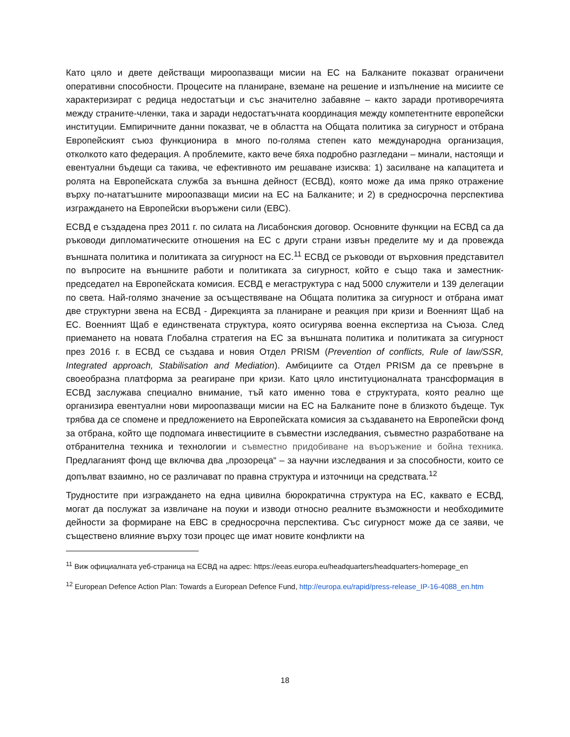Като цяло и двете действащи мироопазващи мисии на ЕС на Балканите показват ограничени оперативни способности. Процесите на планиране, вземане на решение и изпълнение на мисиите се характеризират с редица недостатъци и със значително забавяне – както заради противоречията между страните-членки, така и заради недостатъчната координация между компетентните европейски институции. Емпиричните данни показват, че в областта на Общата политика за сигурност и отбрана Европейският съюз функционира в много по-голяма степен като международна организация, отколкото като федерация. А проблемите, както вече бяха подробно разгледани – минали, настоящи и евентуални бъдещи са такива, че ефективното им решаване изисква: 1) засилване на капацитета и ролята на Европейската служба за външна дейност (ЕСВД), която може да има пряко отражение върху по-нататъшните мироопазващи мисии на ЕС на Балканите; и 2) в средносрочна перспектива изграждането на Европейски въоръжени сили (ЕВС).
ЕСВД е създадена през 2011 г. по силата на Лисабонския договор. Основните функции на ЕСВД са да ръководи дипломатическите отношения на ЕС с други страни извън пределите му и да провежда външната политика и политиката за сигурност на ЕС.<sup>11</sup> ЕСВД се ръководи от върховния представител по въпросите на външните работи и политиката за сигурност, който е също така и заместник-председател на Европейската комисия. ЕСВД е мегаструктура с над 5000 служители и 139 делегации по света. Най-голямо значение за осъществяване на Общата политика за сигурност и отбрана имат две структурни звена на ЕСВД - Дирекцията за планиране и реакция при кризи и Военният Щаб на ЕС. Военният Щаб е единствената структура, която осигурява военна експертиза на Съюза. След приемането на новата Глобална стратегия на ЕС за външната политика и политиката за сигурност през 2016 г. в ЕСВД се създава и новия Отдел PRISM (Prevention of conflicts, Rule of law/SSR, Integrated approach, Stabilisation and Mediation). Амбициите са Отдел PRISM да се превърне в своеобразна платформа за реагиране при кризи. Като цяло институционалната трансформация в ЕСВД заслужава специално внимание, тъй като именно това е структурата, която реално ще организира евентуални нови мироопазващи мисии на ЕС на Балканите поне в близкото бъдеще. Тук трябва да се спомене и предложението на Европейската комисия за създаването на Европейски фонд за отбрана, който ще подпомага инвестициите в съвместни изследвания, съвместно разработване на отбранителна техника и технологии и съвместно придобиване на въоръжение и бойна техника. Предлаганият фонд ще включва два „прозореца“ – за научни изследвания и за способности, които се допълват взаимно, но се различават по правна структура и източници на средствата.<sup>12</sup>
Трудностите при изграждането на една цивилна бюрократична структура на ЕС, каквато е ЕСВД, могат да послужат за извличане на поуки и изводи относно реалните възможности и необходимите дейности за формиране на ЕВС в средносрочна перспектива. Със сигурност може да се заяви, че съществено влияние върху този процес ще имат новите конфликти на
<sup>11</sup> Виж официалната уеб-страница на ЕСВД на адрес: https://eeas.europa.eu/headquarters/headquarters-homepage_en
<sup>12</sup> European Defence Action Plan: Towards a European Defence Fund, http://europa.eu/rapid/press-release_IP-16-4088_en.htm
18